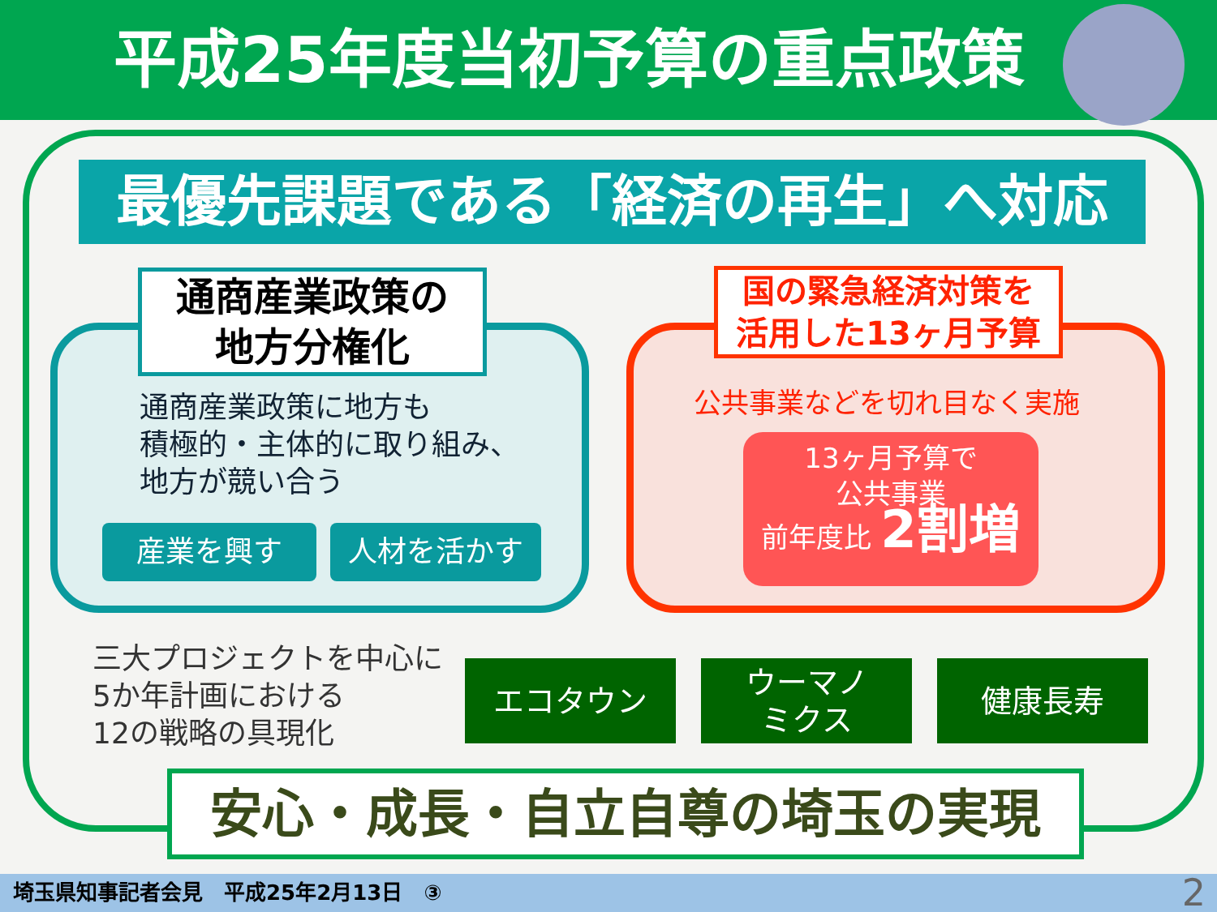平成25年度当初予算の重点政策
最優先課題である「経済の再生」へ対応
通商産業政策の
地方分権化
通商産業政策に地方も
積極的・主体的に取り組み、
地方が競い合う
産業を興す 人材を活かす
国の緊急経済対策を
活用した13ヶ月予算
公共事業などを切れ目なく実施
13ヶ月予算で
公共事業
前年度比 2割増
三大プロジェクトを中心に
5か年計画における
12の戦略の具現化
エコタウン
ウーマノ
ミクス
健康長寿
安心・成長・自立自尊の埼玉の実現
埼玉県知事記者会見　平成25年2月13日　③ 2